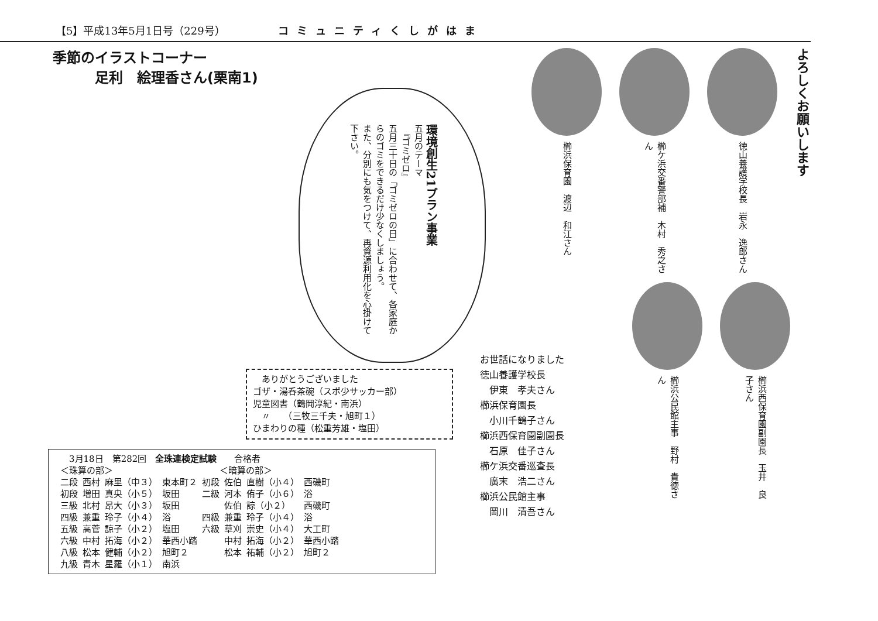【5】平成13年5月1日号（229号） コミュニティくしがはま
季節のイラストコーナー
　　　足利　絵理香さん(栗南1)
環境創生21プラン事業
五月のテーマ
　『ゴミゼロ』
五月三十日の「ゴミゼロの日」に合わせて、各家庭からのゴミをできるだけ少なくしましょう。
また、分別にも気をつけて、再資源利用化を心掛けて下さい。
　ありがとうございました
ゴザ・湯呑茶碗（スポ少サッカー部）
児童図書（鶴岡淳紀・南浜）
　〃　　（三牧三千夫・旭町１）
ひまわりの種（松重芳雄・塩田）
| 3月18日 第282回 全珠連検定試験 合格者 | | | | | | | |
| ＜珠算の部＞ | | | | ＜暗算の部＞ | | | |
| 二段 | 西村 | 麻里（中３） | 東本町２ | 初段 | 佐伯 | 直樹（小４） | 西磯町 |
| 初段 | 増田 | 真央（小５） | 坂田 | 二級 | 河本 | 侑子（小６） | 浴 |
| 三級 | 北村 | 昂大（小３） | 坂田 | | 佐伯 | 諒（小２） | 西磯町 |
| 四級 | 兼重 | 玲子（小４） | 浴 | 四級 | 兼重 | 玲子（小４） | 浴 |
| 五級 | 高菅 | 諒子（小２） | 塩田 | 六級 | 草刈 | 崇史（小４） | 大工町 |
| 六級 | 中村 | 拓海（小２） | 華西小踏 | | 中村 | 拓海（小２） | 華西小踏 |
| 八級 | 松本 | 健輔（小２） | 旭町２ | | 松本 | 祐輔（小２） | 旭町２ |
| 九級 | 青木 | 星羅（小１） | 南浜 | | | | |
よろしくお願いします
徳山養護学校長　岩永　逸郎さん
櫛ケ浜交番警部補　木村　秀之さん
櫛浜保育園　渡辺　和江さん
お世話になりました
徳山養護学校長
　伊東　孝夫さん
櫛浜保育園長
　小川千鶴子さん
櫛浜西保育園副園長
　石原　佳子さん
櫛ケ浜交番巡査長
　廣末　浩二さん
櫛浜公民館主事
　岡川　清吾さん
櫛浜公民館主事　野村　貴徳さん
櫛浜西保育園副園長　玉井　良子さん